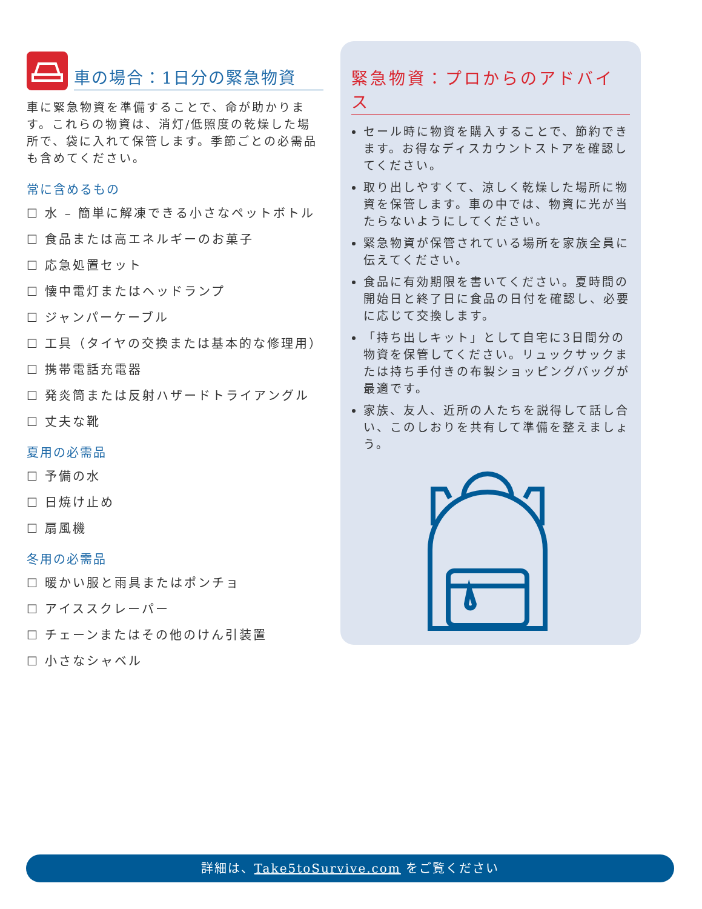車の場合：1日分の緊急物資
車に緊急物資を準備することで、命が助かります。これらの物資は、消灯/低照度の乾燥した場所で、袋に入れて保管します。季節ごとの必需品も含めてください。
常に含めるもの
☐ 水 – 簡単に解凍できる小さなペットボトル
☐ 食品または高エネルギーのお菓子
☐ 応急処置セット
☐ 懐中電灯またはヘッドランプ
☐ ジャンパーケーブル
☐ 工具（タイヤの交換または基本的な修理用）
☐ 携帯電話充電器
☐ 発炎筒または反射ハザードトライアングル
☐ 丈夫な靴
夏用の必需品
☐ 予備の水
☐ 日焼け止め
☐ 扇風機
冬用の必需品
☐ 暖かい服と雨具またはポンチョ
☐ アイススクレーパー
☐ チェーンまたはその他のけん引装置
☐ 小さなシャベル
緊急物資：プロからのアドバイス
セール時に物資を購入することで、節約できます。お得なディスカウントストアを確認してください。
取り出しやすくて、涼しく乾燥した場所に物資を保管します。車の中では、物資に光が当たらないようにしてください。
緊急物資が保管されている場所を家族全員に伝えてください。
食品に有効期限を書いてください。夏時間の開始日と終了日に食品の日付を確認し、必要に応じて交換します。
「持ち出しキット」として自宅に3日間分の物資を保管してください。リュックサックまたは持ち手付きの布製ショッピングバッグが最適です。
家族、友人、近所の人たちを説得して話し合い、このしおりを共有して準備を整えましょう。
詳細は、Take5toSurvive.com をご覧ください